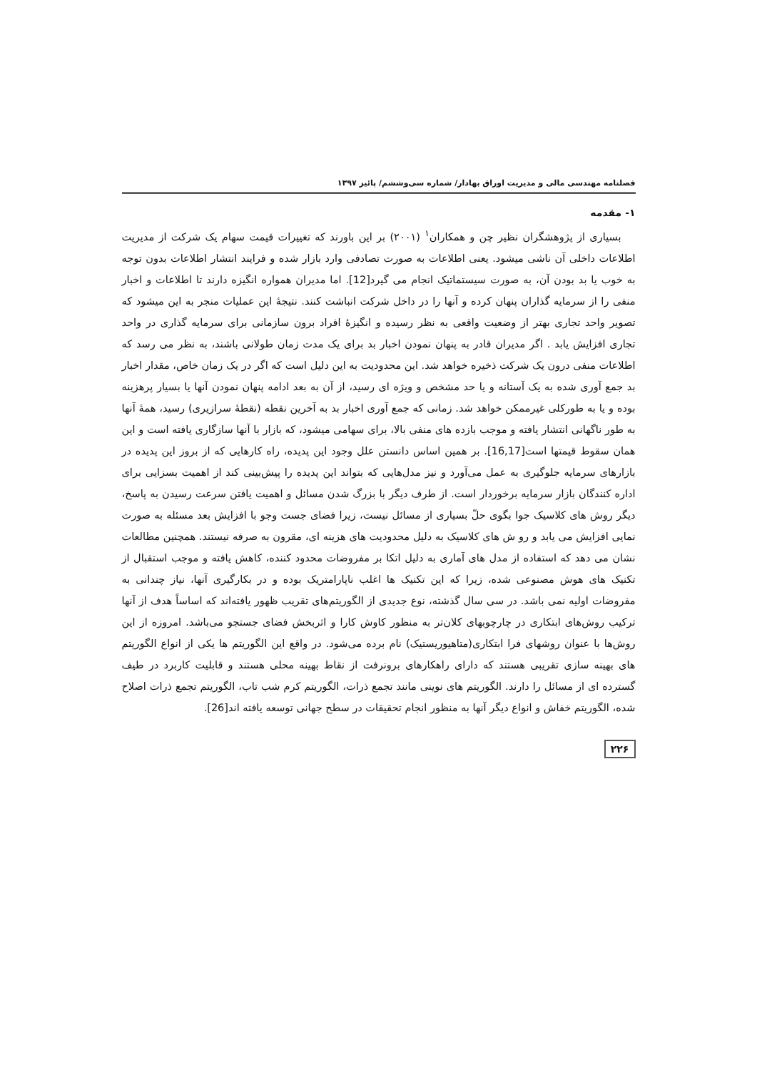فصلنامه مهندسی مالی و مدیریت اوراق بهادار/ شماره سی‌وششم/ پائیز ۱۳۹۷
۱- مقدمه
بسیاری از پژوهشگران نظیر چن و همکاران<sup>۱</sup> (۲۰۰۱) بر این باورند که تغییرات قیمت سهام یک شرکت از مدیریت اطلاعات داخلی آن ناشی میشود. یعنی اطلاعات به صورت تصادفی وارد بازار شده و فرایند انتشار اطلاعات بدون توجه به خوب یا بد بودن آن، به صورت سیستماتیک انجام می گیرد[12]. اما مدیران همواره انگیزه دارند تا اطلاعات و اخبار منفی را از سرمایه گذاران پنهان کرده و آنها را در داخل شرکت انباشت کنند. نتیجهٔ این عملیات منجر به این میشود که تصویر واحد تجاری بهتر از وضعیت واقعی به نظر رسیده و انگیزهٔ افراد برون سازمانی برای سرمایه گذاری در واحد تجاری افزایش یابد . اگر مدیران قادر به پنهان نمودن اخبار بد برای یک مدت زمان طولانی باشند، به نظر می رسد که اطلاعات منفی درون یک شرکت ذخیره خواهد شد. این محدودیت به این دلیل است که اگر در یک زمان خاص، مقدار اخبار بد جمع آوری شده به یک آستانه و یا حد مشخص و ویژه ای رسید، از آن به بعد ادامه پنهان نمودن آنها یا بسیار پرهزینه بوده و یا به طورکلی غیرممکن خواهد شد. زمانی که جمع آوری اخبار بد به آخرین نقطه (نقطهٔ سرازیری) رسید، همهٔ آنها به طور ناگهانی انتشار یافته و موجب بازده های منفی بالا، برای سهامی میشود، که بازار با آنها سازگاری یافته است و این همان سقوط قیمتها است[16,17]. بر همین اساس دانستن علل وجود این پدیده، راه کارهایی که از بروز این پدیده در بازارهای سرمایه جلوگیری به عمل می‌آورد و نیز مدل‌هایی که بتواند این پدیده را پیش‌بینی کند از اهمیت بسزایی برای اداره کنندگان بازار سرمایه برخوردار است. از طرف دیگر با بزرگ شدن مسائل و اهمیت یافتن سرعت رسیدن به پاسخ، دیگر روش های کلاسیک جوا بگوی حلّ بسیاری از مسائل نیست، زیرا فضای جست وجو با افزایش بعد مسئله به صورت نمایی افزایش می یابد و رو ش های کلاسیک به دلیل محدودیت های هزینه ای، مقرون به صرفه نیستند. همچنین مطالعات نشان می دهد که استفاده از مدل های آماری به دلیل اتکا بر مفروضات محدود کننده، کاهش یافته و موجب استقبال از تکنیک های هوش مصنوعی شده، زیرا که این تکنیک ها اغلب ناپارامتریک بوده و در بکارگیری آنها، نیاز چندانی به مفروضات اولیه نمی باشد. در سی سال گذشته، نوع جدیدی از الگوریتم‌های تقریب ظهور یافته‌اند که اساساً هدف از آنها ترکیب روش‌های ابتکاری در چارچوبهای کلان‌تر به منظور کاوش کارا و اثربخش فضای جستجو می‌باشد. امروزه از این روش‌ها با عنوان روشهای فرا ابتکاری(متاهیوریستیک) نام برده می‌شود. در واقع این الگوریتم ها یکی از انواع الگوریتم های بهینه سازی تقریبی هستند که دارای راهکارهای برونرفت از نقاط بهینه محلی هستند و قابلیت کاربرد در طیف گسترده ای از مسائل را دارند. الگوریتم های نوینی مانند تجمع ذرات، الگوریتم کرم شب تاب، الگوریتم تجمع ذرات اصلاح شده، الگوریتم خفاش و انواع دیگر آنها به منظور انجام تحقیقات در سطح جهانی توسعه یافته اند[26].
۲۲۶